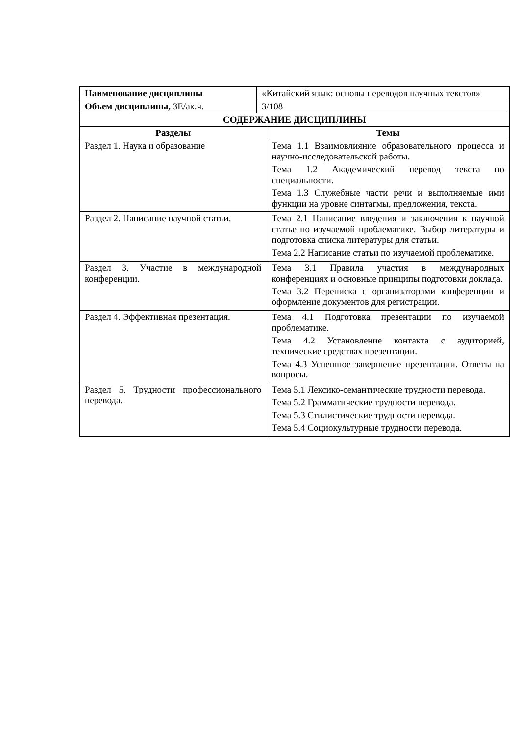| Наименование дисциплины | «Китайский язык: основы переводов научных текстов» | |
| Объем дисциплины, ЗЕ/ак.ч. | 3/108 | |
| СОДЕРЖАНИЕ ДИСЦИПЛИНЫ | | |
| Разделы | | Темы |
| Раздел 1. Наука и образование | | Тема 1.1 Взаимовлияние образовательного процесса и научно-исследовательской работы. Тема 1.2 Академический перевод текста по специальности. Тема 1.3 Служебные части речи и выполняемые ими функции на уровне синтагмы, предложения, текста. |
| Раздел 2. Написание научной статьи. | | Тема 2.1 Написание введения и заключения к научной статье по изучаемой проблематике. Выбор литературы и подготовка списка литературы для статьи. Тема 2.2 Написание статьи по изучаемой проблематике. |
| Раздел 3. Участие в международной конференции. | | Тема 3.1 Правила участия в международных конференциях и основные принципы подготовки доклада. Тема 3.2 Переписка с организаторами конференции и оформление документов для регистрации. |
| Раздел 4. Эффективная презентация. | | Тема 4.1 Подготовка презентации по изучаемой проблематике. Тема 4.2 Установление контакта с аудиторией, технические средствах презентации. Тема 4.3 Успешное завершение презентации. Ответы на вопросы. |
| Раздел 5. Трудности профессионального перевода. | | Тема 5.1 Лексико-семантические трудности перевода. Тема 5.2 Грамматические трудности перевода. Тема 5.3 Стилистические трудности перевода. Тема 5.4 Социокультурные трудности перевода. |